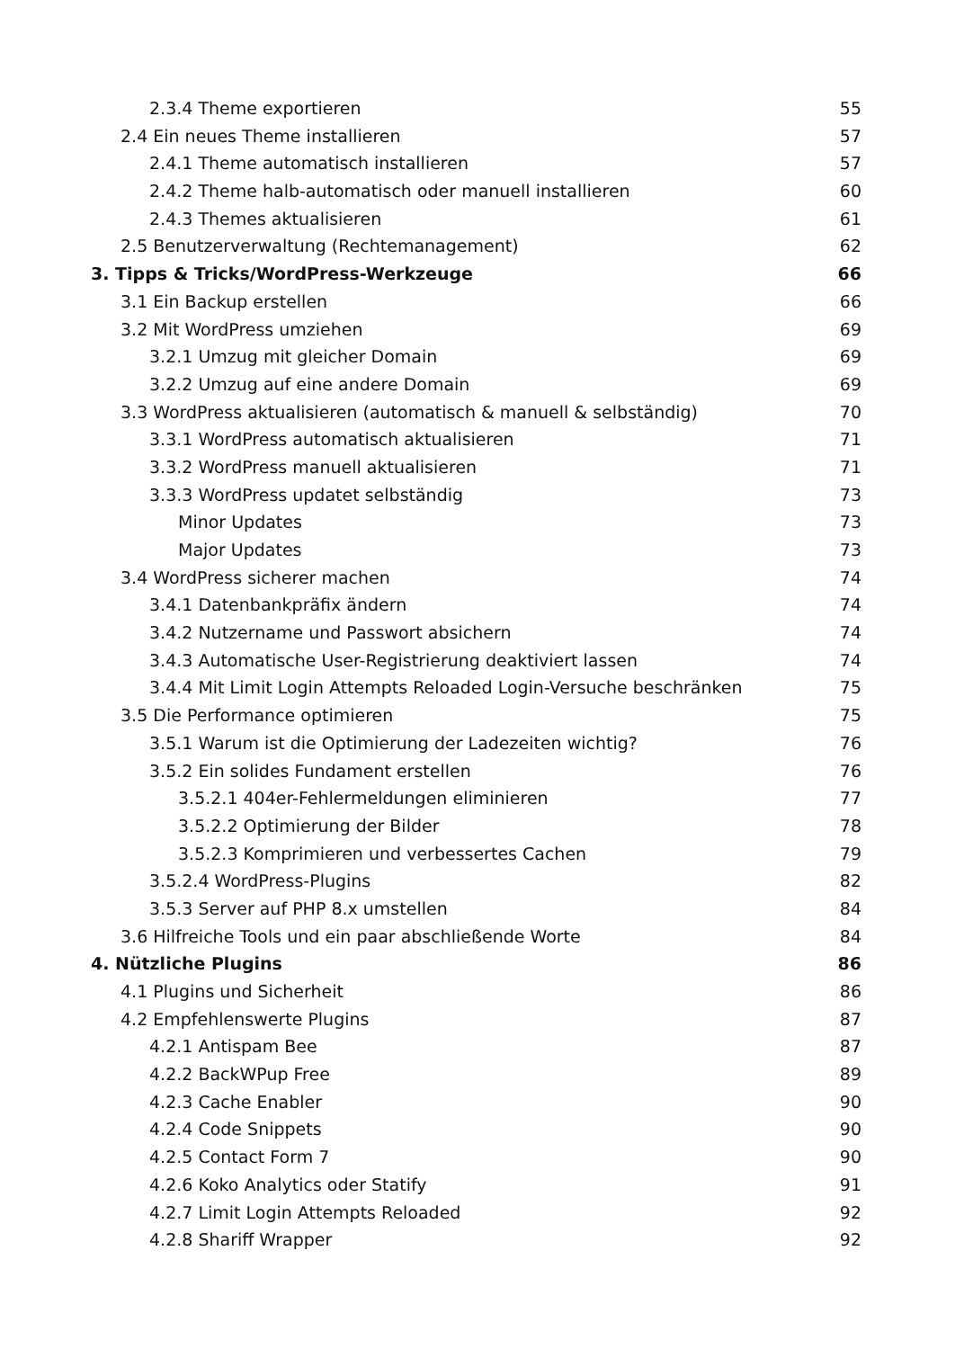2.3.4 Theme exportieren 55
2.4 Ein neues Theme installieren 57
2.4.1 Theme automatisch installieren 57
2.4.2 Theme halb-automatisch oder manuell installieren 60
2.4.3 Themes aktualisieren 61
2.5 Benutzerverwaltung (Rechtemanagement) 62
3. Tipps & Tricks/WordPress-Werkzeuge 66
3.1 Ein Backup erstellen 66
3.2 Mit WordPress umziehen 69
3.2.1 Umzug mit gleicher Domain 69
3.2.2 Umzug auf eine andere Domain 69
3.3 WordPress aktualisieren (automatisch & manuell & selbständig) 70
3.3.1 WordPress automatisch aktualisieren 71
3.3.2 WordPress manuell aktualisieren 71
3.3.3 WordPress updatet selbständig 73
Minor Updates 73
Major Updates 73
3.4 WordPress sicherer machen 74
3.4.1 Datenbankpräfix ändern 74
3.4.2 Nutzername und Passwort absichern 74
3.4.3 Automatische User-Registrierung deaktiviert lassen 74
3.4.4 Mit Limit Login Attempts Reloaded Login-Versuche beschränken 75
3.5 Die Performance optimieren 75
3.5.1 Warum ist die Optimierung der Ladezeiten wichtig? 76
3.5.2 Ein solides Fundament erstellen 76
3.5.2.1 404er-Fehlermeldungen eliminieren 77
3.5.2.2 Optimierung der Bilder 78
3.5.2.3 Komprimieren und verbessertes Cachen 79
3.5.2.4 WordPress-Plugins 82
3.5.3 Server auf PHP 8.x umstellen 84
3.6 Hilfreiche Tools und ein paar abschließende Worte 84
4. Nützliche Plugins 86
4.1 Plugins und Sicherheit 86
4.2 Empfehlenswerte Plugins 87
4.2.1 Antispam Bee 87
4.2.2 BackWPup Free 89
4.2.3 Cache Enabler 90
4.2.4 Code Snippets 90
4.2.5 Contact Form 7 90
4.2.6 Koko Analytics oder Statify 91
4.2.7 Limit Login Attempts Reloaded 92
4.2.8 Shariff Wrapper 92